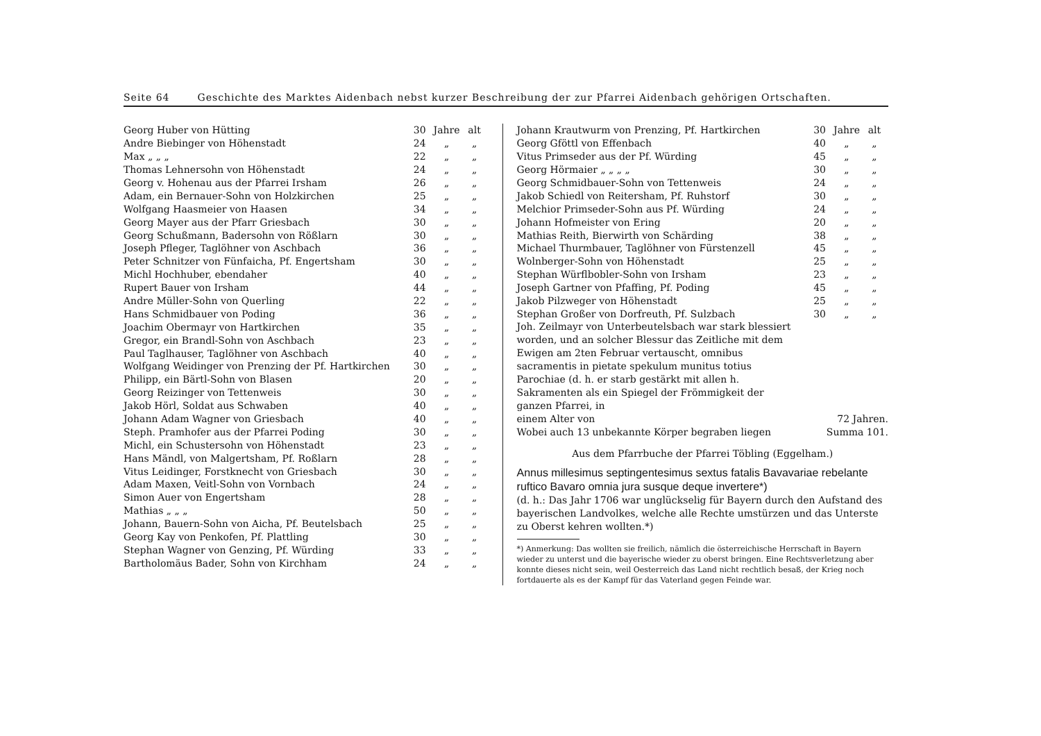Seite 64 Geschichte des Marktes Aidenbach nebst kurzer Beschreibung der zur Pfarrei Aidenbach gehörigen Ortschaften.
| Georg Huber von Hütting | 30 | Jahre | alt |
| Andre Biebinger von Höhenstadt | 24 | „ | „ |
| Max „ „ „ | 22 | „ | „ |
| Thomas Lehnersohn von Höhenstadt | 24 | „ | „ |
| Georg v. Hohenau aus der Pfarrei Irsham | 26 | „ | „ |
| Adam, ein Bernauer-Sohn von Holzkirchen | 25 | „ | „ |
| Wolfgang Haasmeier von Haasen | 34 | „ | „ |
| Georg Mayer aus der Pfarr Griesbach | 30 | „ | „ |
| Georg Schußmann, Badersohn von Rößlarn | 30 | „ | „ |
| Joseph Pfleger, Taglöhner von Aschbach | 36 | „ | „ |
| Peter Schnitzer von Fünfaicha, Pf. Engertsham | 30 | „ | „ |
| Michl Hochhuber, ebendaher | 40 | „ | „ |
| Rupert Bauer von Irsham | 44 | „ | „ |
| Andre Müller-Sohn von Querling | 22 | „ | „ |
| Hans Schmidbauer von Poding | 36 | „ | „ |
| Joachim Obermayr von Hartkirchen | 35 | „ | „ |
| Gregor, ein Brandl-Sohn von Aschbach | 23 | „ | „ |
| Paul Taglhauser, Taglöhner von Aschbach | 40 | „ | „ |
| Wolfgang Weidinger von Prenzing der Pf. Hartkirchen | 30 | „ | „ |
| Philipp, ein Bärtl-Sohn von Blasen | 20 | „ | „ |
| Georg Reizinger von Tettenweis | 30 | „ | „ |
| Jakob Hörl, Soldat aus Schwaben | 40 | „ | „ |
| Johann Adam Wagner von Griesbach | 40 | „ | „ |
| Steph. Pramhofer aus der Pfarrei Poding | 30 | „ | „ |
| Michl, ein Schustersohn von Höhenstadt | 23 | „ | „ |
| Hans Mändl, von Malgertsham, Pf. Roßlarn | 28 | „ | „ |
| Vitus Leidinger, Forstknecht von Griesbach | 30 | „ | „ |
| Adam Maxen, Veitl-Sohn von Vornbach | 24 | „ | „ |
| Simon Auer von Engertsham | 28 | „ | „ |
| Mathias „ „ „ | 50 | „ | „ |
| Johann, Bauern-Sohn von Aicha, Pf. Beutelsbach | 25 | „ | „ |
| Georg Kay von Penkofen, Pf. Plattling | 30 | „ | „ |
| Stephan Wagner von Genzing, Pf. Würding | 33 | „ | „ |
| Bartholomäus Bader, Sohn von Kirchham | 24 | „ | „ |
| Johann Krautwurm von Prenzing, Pf. Hartkirchen | 30 | Jahre | alt |
| Georg Gföttl von Effenbach | 40 | „ | „ |
| Vitus Primseder aus der Pf. Würding | 45 | „ | „ |
| Georg Hörmaier „ „ „ „ | 30 | „ | „ |
| Georg Schmidbauer-Sohn von Tettenweis | 24 | „ | „ |
| Jakob Schiedl von Reitersham, Pf. Ruhstorf | 30 | „ | „ |
| Melchior Primseder-Sohn aus Pf. Würding | 24 | „ | „ |
| Johann Hofmeister von Ering | 20 | „ | „ |
| Mathias Reith, Bierwirth von Schärding | 38 | „ | „ |
| Michael Thurmbauer, Taglöhner von Fürstenzell | 45 | „ | „ |
| Wolnberger-Sohn von Höhenstadt | 25 | „ | „ |
| Stephan Würflbobler-Sohn von Irsham | 23 | „ | „ |
| Joseph Gartner von Pfaffing, Pf. Poding | 45 | „ | „ |
| Jakob Pilzweger von Höhenstadt | 25 | „ | „ |
| Stephan Großer von Dorfreuth, Pf. Sulzbach | 30 | „ | „ |
Joh. Zeilmayr von Unterbeutelsbach war stark blessiert worden, und an solcher Blessur das Zeitliche mit dem Ewigen am 2ten Februar vertauscht, omnibus sacramentis in pietate spekulum munitus totius Parochiae (d. h. er starb gestärkt mit allen h. Sakramenten als ein Spiegel der Frömmigkeit der ganzen Pfarrei, in
einem Alter von 72 Jahren.
Wobei auch 13 unbekannte Körper begraben liegen Summa 101.
Aus dem Pfarrbuche der Pfarrei Töbling (Eggelham.)
Annus millesimus septingentesimus sextus fatalis Bavavariae rebelante ruftico Bavaro omnia jura susque deque invertere*)
(d. h.: Das Jahr 1706 war unglückselig für Bayern durch den Aufstand des bayerischen Landvolkes, welche alle Rechte umstürzen und das Unterste zu Oberst kehren wollten.*)
*) Anmerkung: Das wollten sie freilich, nämlich die österreichische Herrschaft in Bayern wieder zu unterst und die bayerische wieder zu oberst bringen. Eine Rechtsverletzung aber konnte dieses nicht sein, weil Oesterreich das Land nicht rechtlich besaß, der Krieg noch fortdauerte als es der Kampf für das Vaterland gegen Feinde war.